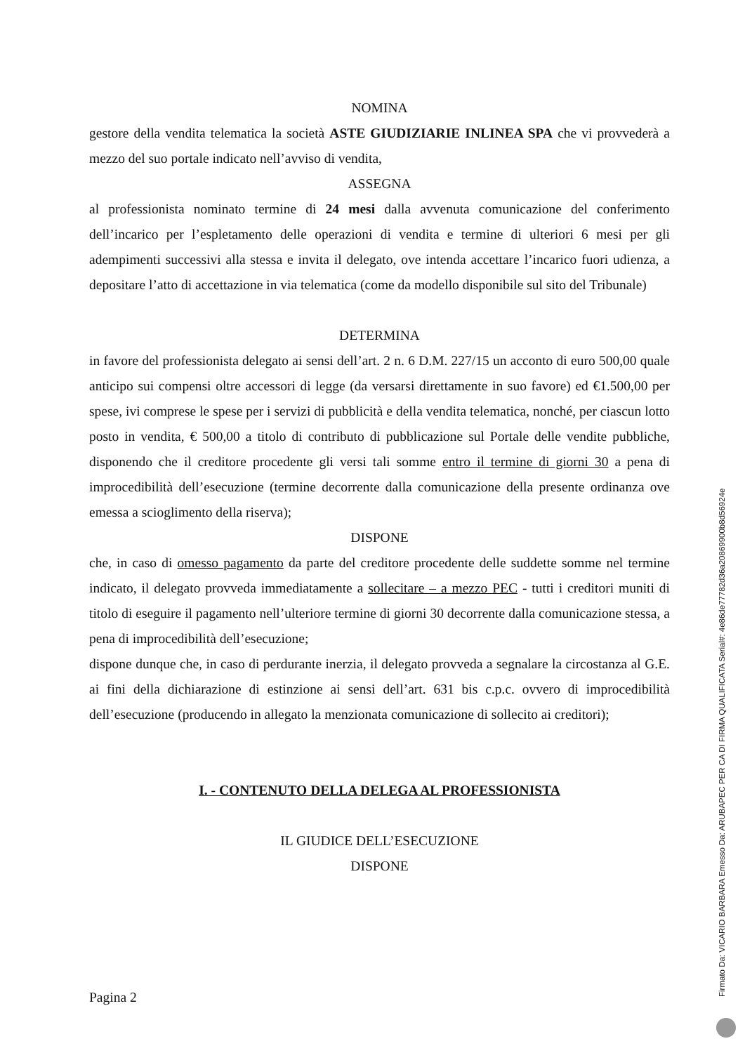NOMINA
gestore della vendita telematica la società ASTE GIUDIZIARIE INLINEA SPA che vi provvederà a mezzo del suo portale indicato nell’avviso di vendita,
ASSEGNA
al professionista nominato termine di 24 mesi dalla avvenuta comunicazione del conferimento dell’incarico per l’espletamento delle operazioni di vendita e termine di ulteriori 6 mesi per gli adempimenti successivi alla stessa e invita il delegato, ove intenda accettare l’incarico fuori udienza, a depositare l’atto di accettazione in via telematica (come da modello disponibile sul sito del Tribunale)
DETERMINA
in favore del professionista delegato ai sensi dell’art. 2 n. 6 D.M. 227/15 un acconto di euro 500,00 quale anticipo sui compensi oltre accessori di legge (da versarsi direttamente in suo favore) ed €1.500,00 per spese, ivi comprese le spese per i servizi di pubblicità e della vendita telematica, nonché, per ciascun lotto posto in vendita, € 500,00 a titolo di contributo di pubblicazione sul Portale delle vendite pubbliche, disponendo che il creditore procedente gli versi tali somme entro il termine di giorni 30 a pena di improcedibilità dell’esecuzione (termine decorrente dalla comunicazione della presente ordinanza ove emessa a scioglimento della riserva);
DISPONE
che, in caso di omesso pagamento da parte del creditore procedente delle suddette somme nel termine indicato, il delegato provveda immediatamente a sollecitare – a mezzo PEC - tutti i creditori muniti di titolo di eseguire il pagamento nell’ulteriore termine di giorni 30 decorrente dalla comunicazione stessa, a pena di improcedibilità dell’esecuzione;
dispone dunque che, in caso di perdurante inerzia, il delegato provveda a segnalare la circostanza al G.E. ai fini della dichiarazione di estinzione ai sensi dell’art. 631 bis c.p.c. ovvero di improcedibilità dell’esecuzione (producendo in allegato la menzionata comunicazione di sollecito ai creditori);
I. - CONTENUTO DELLA DELEGA AL PROFESSIONISTA
IL GIUDICE DELL’ESECUZIONE
DISPONE
Pagina 2 Firmato Da: VICARIO BARBARA Emesso Da: ARUBAPEC PER CA DI FIRMA QUALIFICATA Serial#: 4e86de77782d36a20869900b8d56924e